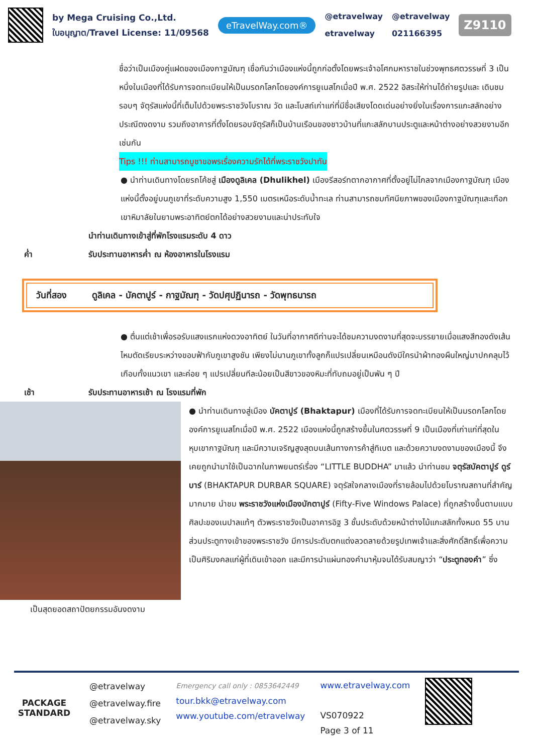by Mega Cruising Co.,Ltd.
ใบอนุญาต/Travel License: 11/09568
eTravelWay.com®
@etravelway
etravelway
@etravelway
021166395
Z9110
ชื่อว่าเป็นเมืองคู่แฝดของเมืองกาฐมัณฑุ เชื่อกันว่าเมืองแห่งนี้ถูกก่อตั้งโดยพระเจ้าอโศกมหาราชในช่วงพุทธศตวรรษที่ 3 เป็นหนึ่งในเมืองที่ได้รับการจดทะเบียนให้เป็นมรดกโลกโดยองค์การยูเนสโกเมื่อปี พ.ศ. 2522 อิสระให้ท่านได้ถ่ายรูปและ เดินชมรอบๆ จัตุรัสแห่งนี้ที่เต็มไปด้วยพระราชวังโบราณ วัด และโบสถ์เก่าแก่ที่มีชื่อเสียงโดดเด่นอย่างยิ่งในเรื่องการแกะสลักอย่างประณีตงดงาม รวมถึงอาคารที่ตั้งโดยรอบจัตุรัสก็เป็นบ้านเรือนของชาวบ้านที่แกะสลักบานประตูและหน้าต่างอย่างสวยงามอีกเช่นกัน
Tips !!! ท่านสามารถบูชาขอพรเรื่องความรักได้ที่พระราชวังปาทัน
● นำท่านเดินทางโดยรถโค้ชสู่ เมืองดูลิเคล (Dhulikhel) เมืองรีสอร์ทตากอากาศที่ตั้งอยู่ไม่ไกลจากเมืองกาฐมัณฑุ เมืองแห่งนี้ตั้งอยู่บนภูเขาที่ระดับความสูง 1,550 เมตรเหนือระดับน้ำทะเล ท่านสามารถชมทัศนียภาพของเมืองกาฐมัณฑุและเทือกเขาหิมาลัยในยามพระอาทิตย์ตกได้อย่างสวยงามและน่าประทับใจ
นำท่านเดินทางเข้าสู่ที่พักโรงแรมระดับ 4 ดาว
ค่ำ รับประทานอาหารค่ำ ณ ห้องอาหารในโรงแรม
วันที่สอง ดูลิเคล - บัคตาปูร์ - กาฐมัณฑุ - วัดปศุปฏินารถ - วัดพุทธนารถ
● ตื่นแต่เช้าเพื่อรอรับแสงแรกแห่งดวงอาทิตย์ ในวันที่อากาศดีท่านจะได้ชมความงดงามที่สุดจะบรรยายเมื่อแสงสีทองดังเส้นไหมตัดเรียบระหว่างขอบฟ้ากับภูเขาสูงชัน เพียงไม่นานภูเขาทั้งลูกก็แปรเปลี่ยนเหมือนดังมีใครนำผ้าทองผืนใหญ่มาปกคลุมไว้เกือบทั้งแนวเขา และค่อย ๆ แปรเปลี่ยนทีละน้อยเป็นสีขาวของหิมะที่ทับถมอยู่เป็นพัน ๆ ปี
เช้า รับประทานอาหารเช้า ณ โรงแรมที่พัก
● นำท่านเดินทางสู่เมือง บัคตาปูร์ (Bhaktapur) เมืองที่ได้รับการจดทะเบียนให้เป็นมรดกโลกโดยองค์การยูเนสโกเมื่อปี พ.ศ. 2522 เมืองแห่งนี้ถูกสร้างขึ้นในศตวรรษที่ 9 เป็นเมืองที่เก่าแก่ที่สุดในหุบเขากาฐมัณฑุ และมีความเจริญสูงสุดบนเส้นทางการค้าสู่ทิเบต และด้วยความงดงามของเมืองนี้ จึงเคยถูกนำมาใช้เป็นฉากในภาพยนตร์เรื่อง “LITTLE BUDDHA” มาแล้ว นำท่านชม จตุรัสบัคตาปูร์ ดูร์บาร์ (BHAKTAPUR DURBAR SQUARE) จตุรัสใจกลางเมืองที่รายล้อมไปด้วยโบราณสถานที่สำคัญมากมาย นำชม พระราชวังแห่งเมืองบักตาปูร์ (Fifty-Five Windows Palace) ที่ถูกสร้างขึ้นตามแบบศิลปะของเนปาลแท้ๆ ตัวพระราชวังเป็นอาคารอิฐ 3 ชั้นประดับด้วยหน้าต่างไม้แกะสลักทั้งหมด 55 บาน ส่วนประตูทางเข้าของพระราชวัง มีการประดับตกแต่งลวดลายด้วยรูปเทพเจ้าและสิ่งศักดิ์สิทธิ์เพื่อความเป็นศิริมงคลแก่ผู้ที่เดินเข้าออก และมีการนำแผ่นทองคำมาหุ้มจนได้รับสมญาว่า “ประตูทองคำ” ซึ่ง
เป็นสุดยอดสถาปัตยกรรมอันงดงาม
PACKAGE STANDARD
@etravelway
@etravelway.fire
@etravelway.sky
Emergency call only : 0853642449
tour.bkk@etravelway.com
www.youtube.com/etravelway
www.etravelway.com
VS070922
Page 3 of 11